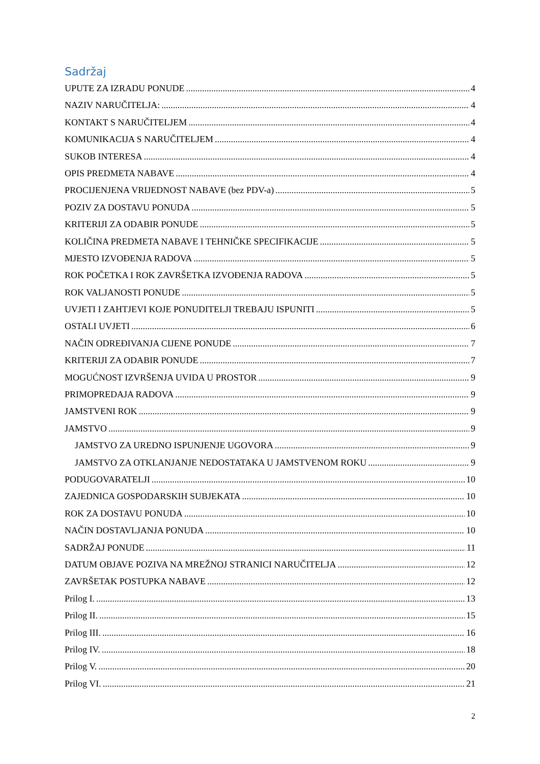Sadržaj
UPUTE ZA IZRADU PONUDE 4
NAZIV NARUČITELJA: 4
KONTAKT S NARUČITELJEM 4
KOMUNIKACIJA S NARUČITELJEM 4
SUKOB INTERESA 4
OPIS PREDMETA NABAVE 4
PROCIJENJENA VRIJEDNOST NABAVE (bez PDV-a) 5
POZIV ZA DOSTAVU PONUDA 5
KRITERIJI ZA ODABIR PONUDE 5
KOLIČINA PREDMETA NABAVE I TEHNIČKE SPECIFIKACIJE 5
MJESTO IZVOĐENJA RADOVA 5
ROK POČETKA I ROK ZAVRŠETKA IZVOĐENJA RADOVA 5
ROK VALJANOSTI PONUDE 5
UVJETI I ZAHTJEVI KOJE PONUDITELJI TREBAJU ISPUNITI 5
OSTALI UVJETI 6
NAČIN ODREĐIVANJA CIJENE PONUDE 7
KRITERIJI ZA ODABIR PONUDE 7
MOGUĆNOST IZVRŠENJA UVIDA U PROSTOR 9
PRIMOPREDAJA RADOVA 9
JAMSTVENI ROK 9
JAMSTVO 9
JAMSTVO ZA UREDNO ISPUNJENJE UGOVORA 9
JAMSTVO ZA OTKLANJANJE NEDOSTATAKA U JAMSTVENOM ROKU 9
PODUGOVARATELJI 10
ZAJEDNICA GOSPODARSKIH SUBJEKATA 10
ROK ZA DOSTAVU PONUDA 10
NAČIN DOSTAVLJANJA PONUDA 10
SADRŽAJ PONUDE 11
DATUM OBJAVE POZIVA NA MREŽNOJ STRANICI NARUČITELJA 12
ZAVRŠETAK POSTUPKA NABAVE 12
Prilog I. 13
Prilog II. 15
Prilog III. 16
Prilog IV. 18
Prilog V. 20
Prilog VI. 21
2